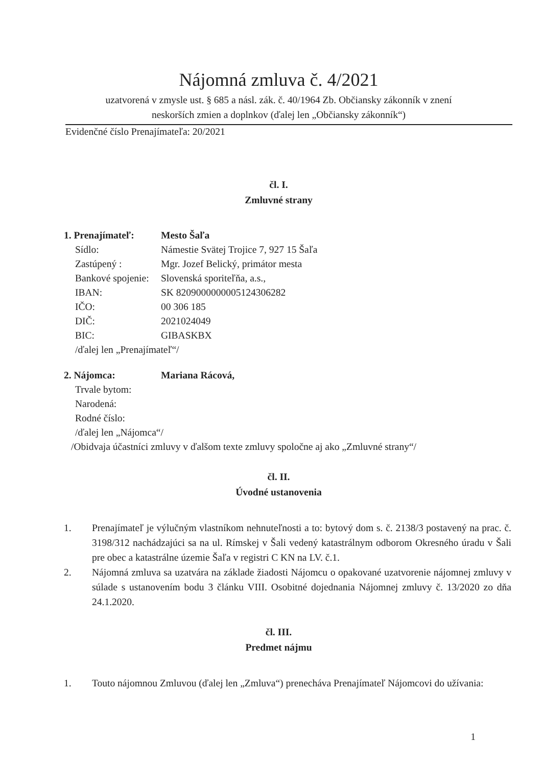Nájomná zmluva č. 4/2021
uzatvorená v zmysle ust. § 685 a násl. zák. č. 40/1964 Zb. Občiansky zákonník v znení
neskorších zmien a doplnkov (ďalej len „Občiansky zákonník“)
Evidenčné číslo Prenajímateľa: 20/2021
čl. I.
Zmluvné strany
| 1. Prenajímateľ: | Mesto Šaľa |
| Sídlo: | Námestie Svätej Trojice 7, 927 15 Šaľa |
| Zastúpený : | Mgr. Jozef Belický, primátor mesta |
| Bankové spojenie: | Slovenská sporiteľňa, a.s., |
| IBAN: | SK 8209000000005124306282 |
| IČO: | 00 306 185 |
| DIČ: | 2021024049 |
| BIC: | GIBASKBX |
/ďalej len „Prenajímateľ“/
| 2. Nájomca: | Mariana Rácová, |
| Trvale bytom: | |
| Narodená: | |
| Rodné číslo: | |
/ďalej len „Nájomca“/
/Obidvaja účastníci zmluvy v ďalšom texte zmluvy spoločne aj ako „Zmluvné strany“/
čl. II.
Úvodné ustanovenia
1. Prenajímateľ je výlučným vlastníkom nehnuteľnosti a to: bytový dom s. č. 2138/3 postavený na prac. č. 3198/312 nachádzajúci sa na ul. Rímskej v Šali vedený katastrálnym odborom Okresného úradu v Šali pre obec a katastrálne územie Šaľa v registri C KN na LV. č.1.
2. Nájomná zmluva sa uzatvára na základe žiadosti Nájomcu o opakované uzatvorenie nájomnej zmluvy v súlade s ustanovením bodu 3 článku VIII. Osobitné dojednania Nájomnej zmluvy č. 13/2020 zo dňa 24.1.2020.
čl. III.
Predmet nájmu
1. Touto nájomnou Zmluvou (ďalej len „Zmluva“) prenecháva Prenajímateľ Nájomcovi do užívania:
1